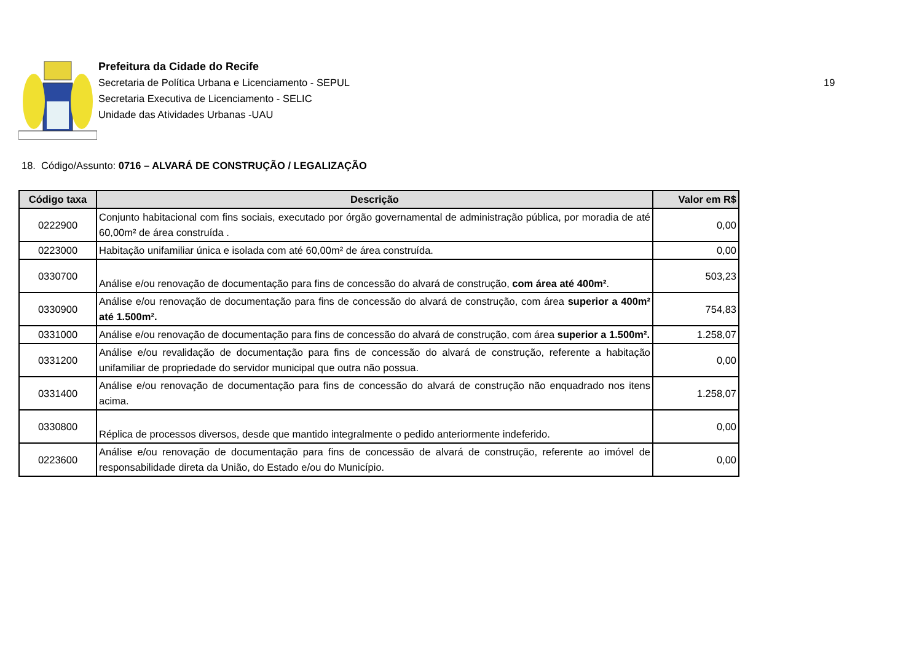Prefeitura da Cidade do Recife
Secretaria de Política Urbana e Licenciamento - SEPUL
Secretaria Executiva de Licenciamento - SELIC
Unidade das Atividades Urbanas -UAU
19
18. Código/Assunto: 0716 – ALVARÁ DE CONSTRUÇÃO / LEGALIZAÇÃO
| Código taxa | Descrição | Valor em R$ |
| --- | --- | --- |
| 0222900 | Conjunto habitacional com fins sociais, executado por órgão governamental de administração pública, por moradia de até 60,00m² de área construída . | 0,00 |
| 0223000 | Habitação unifamiliar única e isolada com até 60,00m² de área construída. | 0,00 |
| 0330700 | Análise e/ou renovação de documentação para fins de concessão do alvará de construção, com área até 400m² . | 503,23 |
| 0330900 | Análise e/ou renovação de documentação para fins de concessão do alvará de construção, com área superior a 400m² até 1.500m². | 754,83 |
| 0331000 | Análise e/ou renovação de documentação para fins de concessão do alvará de construção, com área superior a 1.500m². | 1.258,07 |
| 0331200 | Análise e/ou revalidação de documentação para fins de concessão do alvará de construção, referente a habitação unifamiliar de propriedade do servidor municipal que outra não possua. | 0,00 |
| 0331400 | Análise e/ou renovação de documentação para fins de concessão do alvará de construção não enquadrado nos itens acima. | 1.258,07 |
| 0330800 | Réplica de processos diversos, desde que mantido integralmente o pedido anteriormente indeferido. | 0,00 |
| 0223600 | Análise e/ou renovação de documentação para fins de concessão de alvará de construção, referente ao imóvel de responsabilidade direta da União, do Estado e/ou do Município. | 0,00 |